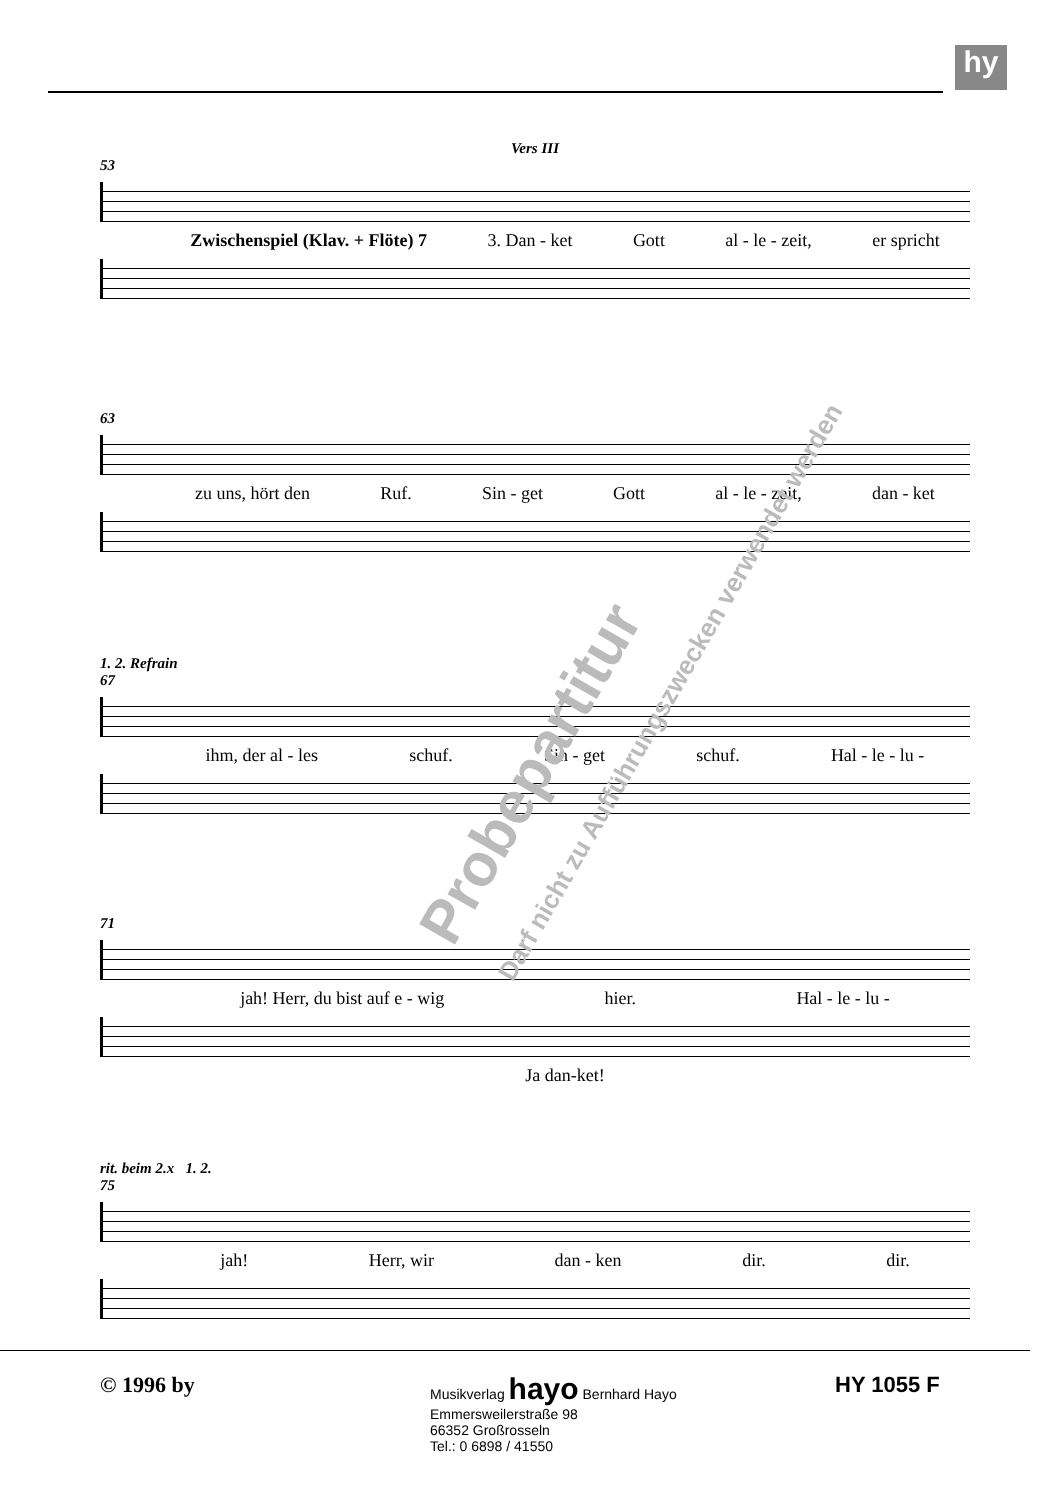hy
Vers III
53
Zwischenspiel (Klav. + Flöte) 7 3. Dan - ket Gott al - le - zeit, er spricht
63
zu uns, hört den Ruf. Sin - get Gott al - le - zeit, dan - ket
1. 2. Refrain
67
ihm, der al - les schuf. Sin - get schuf. Hal - le - lu -
71
jah! Herr, du bist auf e - wig hier. Hal - le - lu -
Ja dan-ket!
rit. beim 2.x 1. 2.
75
jah! Herr, wir dan - ken dir. dir.
Probepartitur
Darf nicht zu Aufführungszwecken verwendet werden
© 1996 by
Musikverlag hayo Bernhard Hayo
Emmersweilerstraße 98
66352 Großrosseln
Tel.: 0 6898 / 41550
HY 1055 F